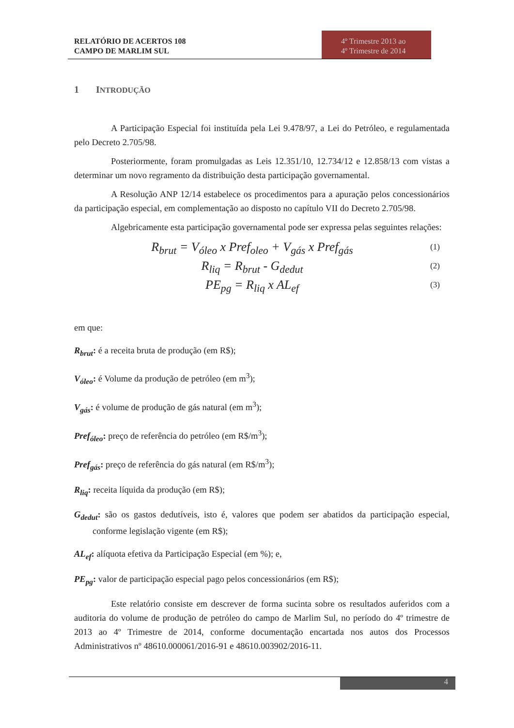RELATÓRIO DE ACERTOS 108
CAMPO DE MARLIM SUL
4º Trimestre 2013 ao
4º Trimestre de 2014
1 INTRODUÇÃO
A Participação Especial foi instituída pela Lei 9.478/97, a Lei do Petróleo, e regulamentada pelo Decreto 2.705/98.
Posteriormente, foram promulgadas as Leis 12.351/10, 12.734/12 e 12.858/13 com vistas a determinar um novo regramento da distribuição desta participação governamental.
A Resolução ANP 12/14 estabelece os procedimentos para a apuração pelos concessionários da participação especial, em complementação ao disposto no capítulo VII do Decreto 2.705/98.
Algebricamente esta participação governamental pode ser expressa pelas seguintes relações:
R<sub>brut</sub> = V<sub>óleo</sub> x Pref<sub>oleo</sub> + V<sub>gás</sub> x Pref<sub>gás</sub> (1)
R<sub>liq</sub> = R<sub>brut</sub> - G<sub>dedut</sub> (2)
PE<sub>pg</sub> = R<sub>liq</sub> x AL<sub>ef</sub> (3)
em que:
R<sub>brut</sub>: é a receita bruta de produção (em R$);
V<sub>óleo</sub>: é Volume da produção de petróleo (em m<sup>3</sup>);
V<sub>gás</sub>: é volume de produção de gás natural (em m<sup>3</sup>);
Pref<sub>óleo</sub>: preço de referência do petróleo (em R$/m<sup>3</sup>);
Pref<sub>gás</sub>: preço de referência do gás natural (em R$/m<sup>3</sup>);
R<sub>liq</sub>: receita líquida da produção (em R$);
G<sub>dedut</sub>: são os gastos dedutíveis, isto é, valores que podem ser abatidos da participação especial, conforme legislação vigente (em R$);
AL<sub>ef</sub>: alíquota efetiva da Participação Especial (em %); e,
PE<sub>pg</sub>: valor de participação especial pago pelos concessionários (em R$);
Este relatório consiste em descrever de forma sucinta sobre os resultados auferidos com a auditoria do volume de produção de petróleo do campo de Marlim Sul, no período do 4º trimestre de 2013 ao 4º Trimestre de 2014, conforme documentação encartada nos autos dos Processos Administrativos nº 48610.000061/2016-91 e 48610.003902/2016-11.
4